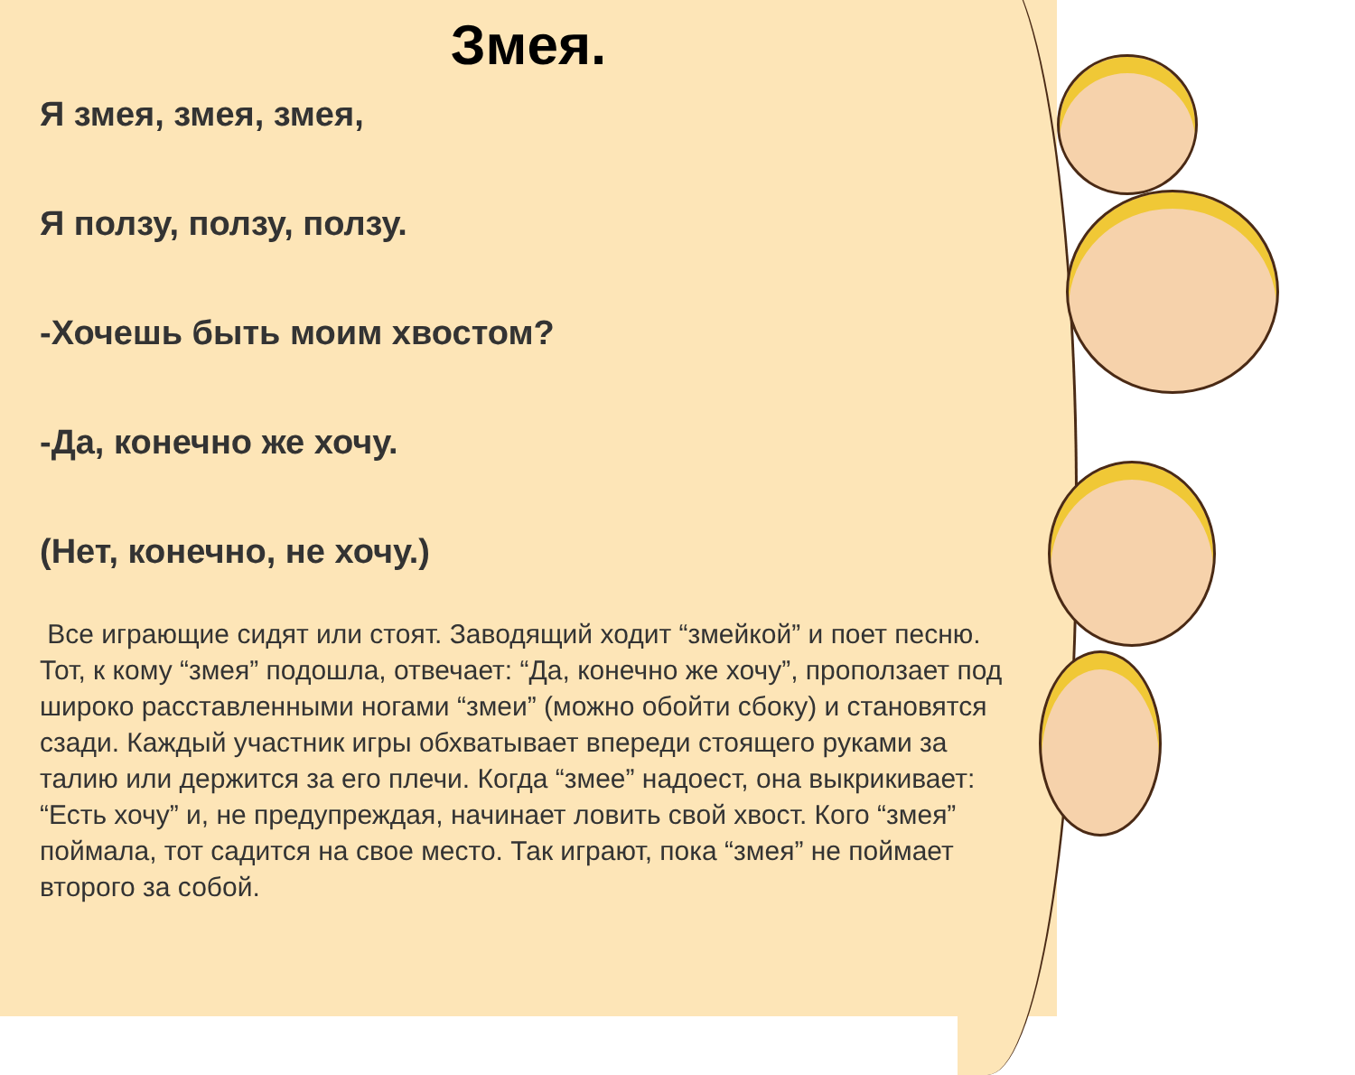Змея.
Я змея, змея, змея,
Я ползу, ползу, ползу.
-Хочешь быть моим хвостом?
-Да, конечно же хочу.
(Нет, конечно, не хочу.)
Все играющие сидят или стоят. Заводящий ходит “змейкой” и поет песню. Тот, к кому “змея” подошла, отвечает: “Да, конечно же хочу”, проползает под широко расставленными ногами “змеи” (можно обойти сбоку) и становятся сзади. Каждый участник игры обхватывает впереди стоящего руками за талию или держится за его плечи. Когда “змее” надоест, она выкрикивает: “Есть хочу” и, не предупреждая, начинает ловить свой хвост. Кого “змея” поймала, тот садится на свое место. Так играют, пока “змея” не поймает второго за собой.